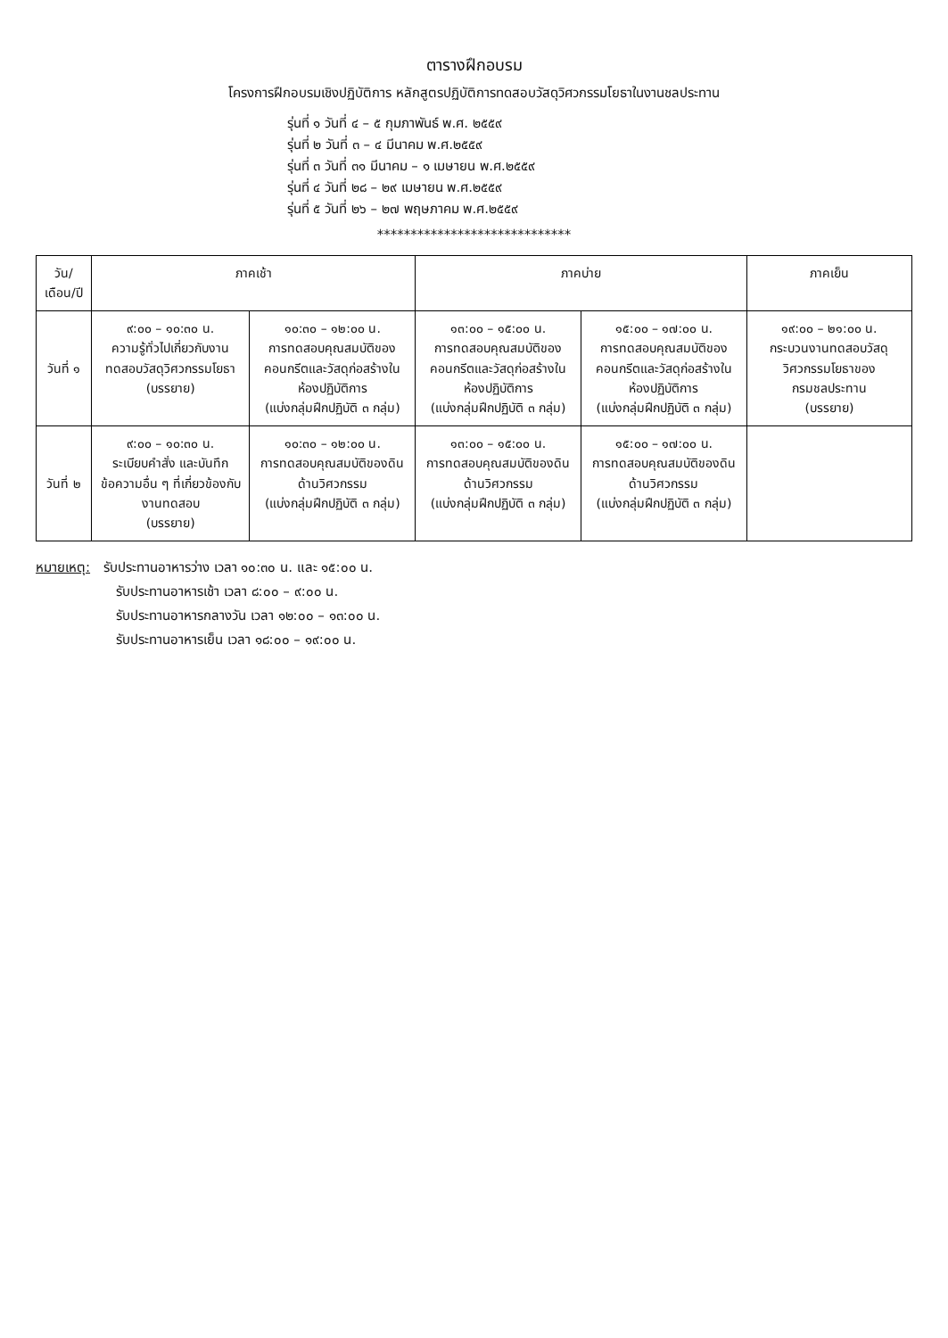ตารางฝึกอบรม
โครงการฝึกอบรมเชิงปฏิบัติการ หลักสูตรปฏิบัติการทดสอบวัสดุวิศวกรรมโยธาในงานชลประทาน
รุ่นที่ ๑ วันที่ ๔ – ๕ กุมภาพันธ์ พ.ศ. ๒๕๕๙
รุ่นที่ ๒ วันที่ ๓ – ๔ มีนาคม พ.ศ.๒๕๕๙
รุ่นที่ ๓ วันที่ ๓๑ มีนาคม – ๑ เมษายน พ.ศ.๒๕๕๙
รุ่นที่ ๔ วันที่ ๒๘ – ๒๙ เมษายน พ.ศ.๒๕๕๙
รุ่นที่ ๕ วันที่ ๒๖ – ๒๗ พฤษภาคม พ.ศ.๒๕๕๙
*****************************
| วัน/เดือน/ปี | ภาคเช้า | | ภาคบ่าย | | ภาคเย็น |
| --- | --- | --- | --- | --- | --- |
| วันที่ ๑ | ๙:๐๐ – ๑๐:๓๐ น. ความรู้ทั่วไปเกี่ยวกับงานทดสอบวัสดุวิศวกรรมโยธา (บรรยาย) | ๑๐:๓๐ – ๑๒:๐๐ น. การทดสอบคุณสมบัติของคอนกรีตและวัสดุก่อสร้างในห้องปฏิบัติการ (แบ่งกลุ่มฝึกปฏิบัติ ๓ กลุ่ม) | ๑๓:๐๐ – ๑๕:๐๐ น. การทดสอบคุณสมบัติของคอนกรีตและวัสดุก่อสร้างในห้องปฏิบัติการ (แบ่งกลุ่มฝึกปฏิบัติ ๓ กลุ่ม) | ๑๕:๐๐ – ๑๗:๐๐ น. การทดสอบคุณสมบัติของคอนกรีตและวัสดุก่อสร้างในห้องปฏิบัติการ (แบ่งกลุ่มฝึกปฏิบัติ ๓ กลุ่ม) | ๑๙:๐๐ – ๒๑:๐๐ น. กระบวนงานทดสอบวัสดุวิศวกรรมโยธาของกรมชลประทาน (บรรยาย) |
| วันที่ ๒ | ๙:๐๐ – ๑๐:๓๐ น. ระเบียบคำสั่ง และบันทึกข้อความอื่น ๆ ที่เกี่ยวข้องกับงานทดสอบ (บรรยาย) | ๑๐:๓๐ – ๑๒:๐๐ น. การทดสอบคุณสมบัติของดินด้านวิศวกรรม (แบ่งกลุ่มฝึกปฏิบัติ ๓ กลุ่ม) | ๑๓:๐๐ – ๑๕:๐๐ น. การทดสอบคุณสมบัติของดินด้านวิศวกรรม (แบ่งกลุ่มฝึกปฏิบัติ ๓ กลุ่ม) | ๑๕:๐๐ – ๑๗:๐๐ น. การทดสอบคุณสมบัติของดินด้านวิศวกรรม (แบ่งกลุ่มฝึกปฏิบัติ ๓ กลุ่ม) | |
หมายเหตุ: รับประทานอาหารว่าง เวลา ๑๐:๓๐ น. และ ๑๕:๐๐ น.
รับประทานอาหารเช้า เวลา ๘:๐๐ – ๙:๐๐ น.
รับประทานอาหารกลางวัน เวลา ๑๒:๐๐ – ๑๓:๐๐ น.
รับประทานอาหารเย็น เวลา ๑๘:๐๐ – ๑๙:๐๐ น.